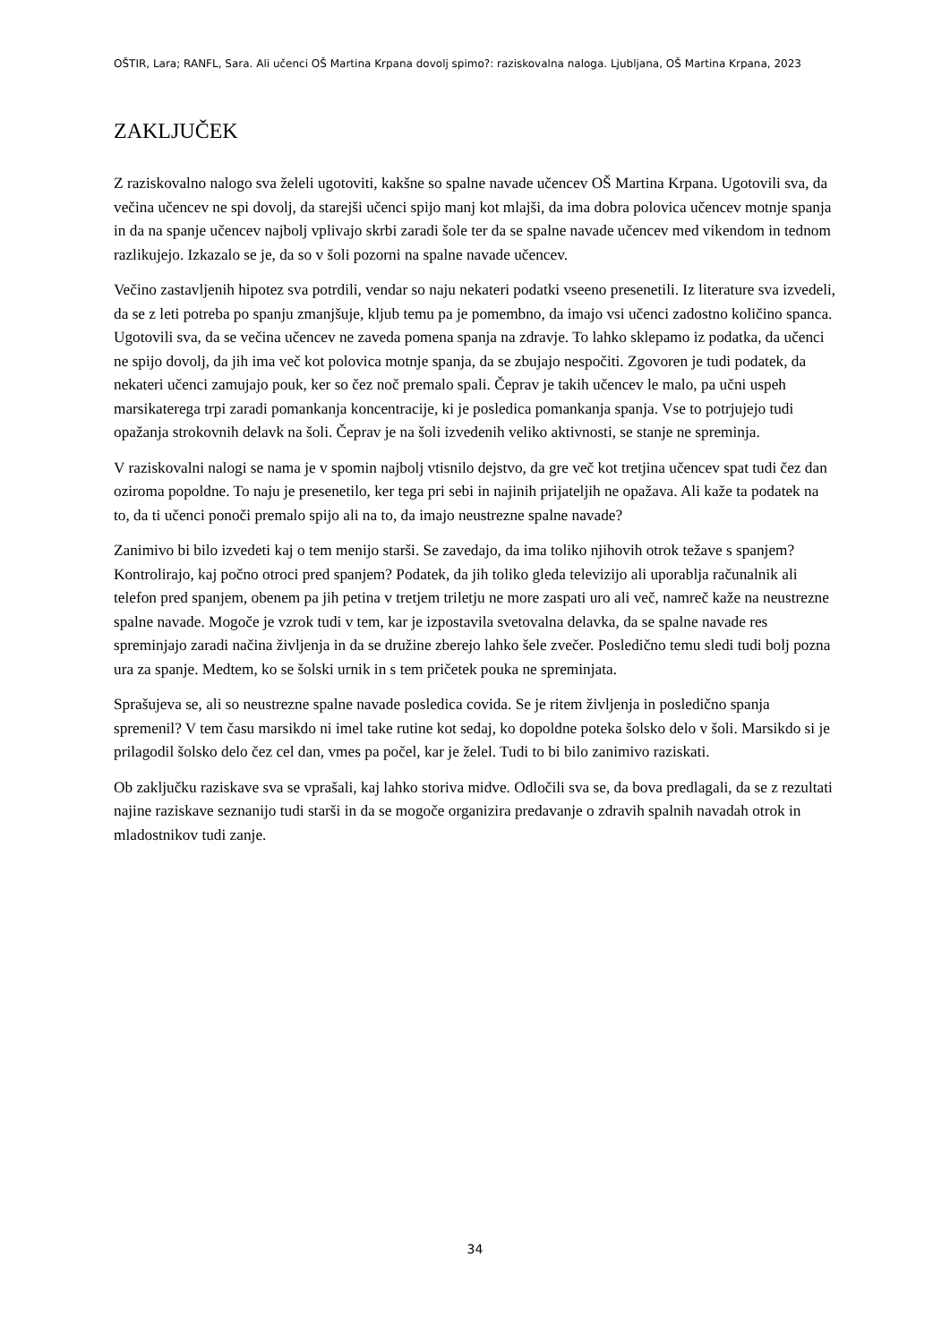OŠTIR, Lara; RANFL, Sara. Ali učenci OŠ Martina Krpana dovolj spimo?: raziskovalna naloga. Ljubljana, OŠ Martina Krpana, 2023
ZAKLJUČEK
Z raziskovalno nalogo sva želeli ugotoviti, kakšne so spalne navade učencev OŠ Martina Krpana. Ugotovili sva, da večina učencev ne spi dovolj, da starejši učenci spijo manj kot mlajši, da ima dobra polovica učencev motnje spanja in da na spanje učencev najbolj vplivajo skrbi zaradi šole ter da se spalne navade učencev med vikendom in tednom razlikujejo. Izkazalo se je, da so v šoli pozorni na spalne navade učencev.
Večino zastavljenih hipotez sva potrdili, vendar so naju nekateri podatki vseeno presenetili. Iz literature sva izvedeli, da se z leti potreba po spanju zmanjšuje, kljub temu pa je pomembno, da imajo vsi učenci zadostno količino spanca. Ugotovili sva, da se večina učencev ne zaveda pomena spanja na zdravje. To lahko sklepamo iz podatka, da učenci ne spijo dovolj, da jih ima več kot polovica motnje spanja, da se zbujajo nespočiti. Zgovoren je tudi podatek, da nekateri učenci zamujajo pouk, ker so čez noč premalo spali. Čeprav je takih učencev le malo, pa učni uspeh marsikaterega trpi zaradi pomankanja koncentracije, ki je posledica pomankanja spanja. Vse to potrjujejo tudi opažanja strokovnih delavk na šoli. Čeprav je na šoli izvedenih veliko aktivnosti, se stanje ne spreminja.
V raziskovalni nalogi se nama je v spomin najbolj vtisnilo dejstvo, da gre več kot tretjina učencev spat tudi čez dan oziroma popoldne. To naju je presenetilo, ker tega pri sebi in najinih prijateljih ne opažava. Ali kaže ta podatek na to, da ti učenci ponoči premalo spijo ali na to, da imajo neustrezne spalne navade?
Zanimivo bi bilo izvedeti kaj o tem menijo starši. Se zavedajo, da ima toliko njihovih otrok težave s spanjem? Kontrolirajo, kaj počno otroci pred spanjem? Podatek, da jih toliko gleda televizijo ali uporablja računalnik ali telefon pred spanjem, obenem pa jih petina v tretjem triletju ne more zaspati uro ali več, namreč kaže na neustrezne spalne navade. Mogoče je vzrok tudi v tem, kar je izpostavila svetovalna delavka, da se spalne navade res spreminjajo zaradi načina življenja in da se družine zberejo lahko šele zvečer. Posledično temu sledi tudi bolj pozna ura za spanje. Medtem, ko se šolski urnik in s tem pričetek pouka ne spreminjata.
Sprašujeva se, ali so neustrezne spalne navade posledica covida. Se je ritem življenja in posledično spanja spremenil? V tem času marsikdo ni imel take rutine kot sedaj, ko dopoldne poteka šolsko delo v šoli. Marsikdo si je prilagodil šolsko delo čez cel dan, vmes pa počel, kar je želel. Tudi to bi bilo zanimivo raziskati.
Ob zaključku raziskave sva se vprašali, kaj lahko storiva midve. Odločili sva se, da bova predlagali, da se z rezultati najine raziskave seznanijo tudi starši in da se mogoče organizira predavanje o zdravih spalnih navadah otrok in mladostnikov tudi zanje.
34